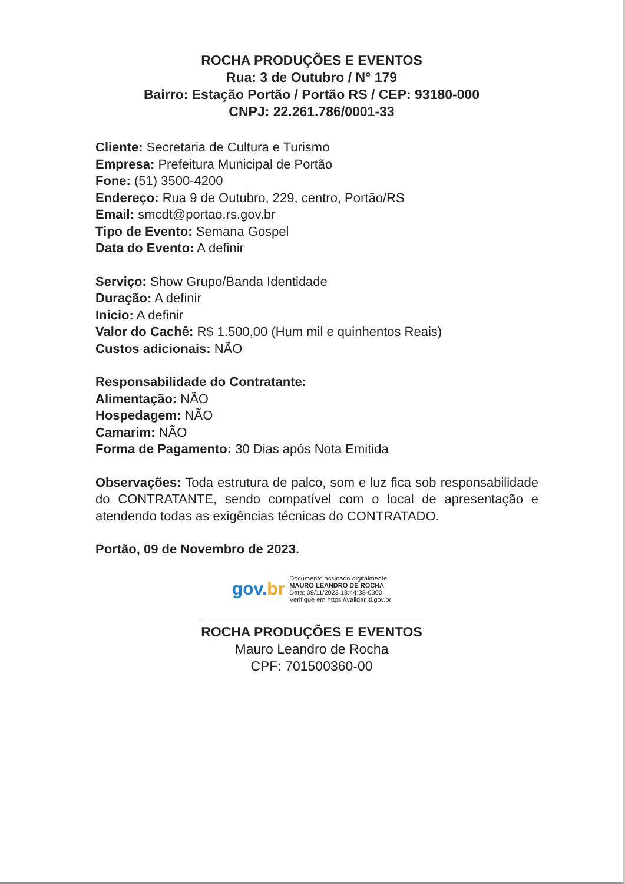ROCHA PRODUÇÕES E EVENTOS
Rua: 3 de Outubro / N° 179
Bairro: Estação Portão / Portão RS / CEP: 93180-000
CNPJ: 22.261.786/0001-33
Cliente: Secretaria de Cultura e Turismo
Empresa: Prefeitura Municipal de Portão
Fone: (51) 3500-4200
Endereço: Rua 9 de Outubro, 229, centro, Portão/RS
Email: smcdt@portao.rs.gov.br
Tipo de Evento: Semana Gospel
Data do Evento: A definir
Serviço: Show Grupo/Banda Identidade
Duração: A definir
Inicio: A definir
Valor do Cachê: R$ 1.500,00 (Hum mil e quinhentos Reais)
Custos adicionais: NÃO
Responsabilidade do Contratante:
Alimentação: NÃO
Hospedagem: NÃO
Camarim: NÃO
Forma de Pagamento: 30 Dias após Nota Emitida
Observações: Toda estrutura de palco, som e luz fica sob responsabilidade do CONTRATANTE, sendo compatível com o local de apresentação e atendendo todas as exigências técnicas do CONTRATADO.
Portão, 09 de Novembro de 2023.
gov.br
Documento assinado digitalmente
MAURO LEANDRO DE ROCHA
Data: 09/11/2023 18:44:38-0300
Verifique em https://validar.iti.gov.br
ROCHA PRODUÇÕES E EVENTOS
Mauro Leandro de Rocha
CPF: 701500360-00